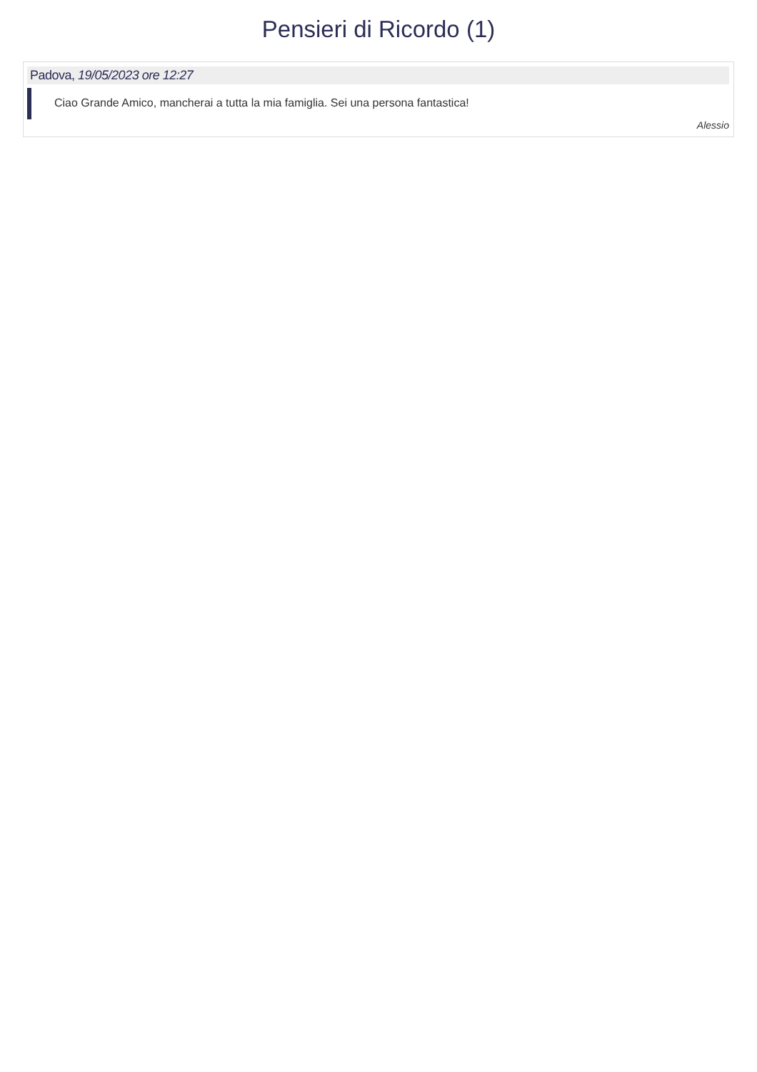Pensieri di Ricordo (1)
Padova, 19/05/2023 ore 12:27
Ciao Grande Amico, mancherai a tutta la mia famiglia. Sei una persona fantastica!
Alessio